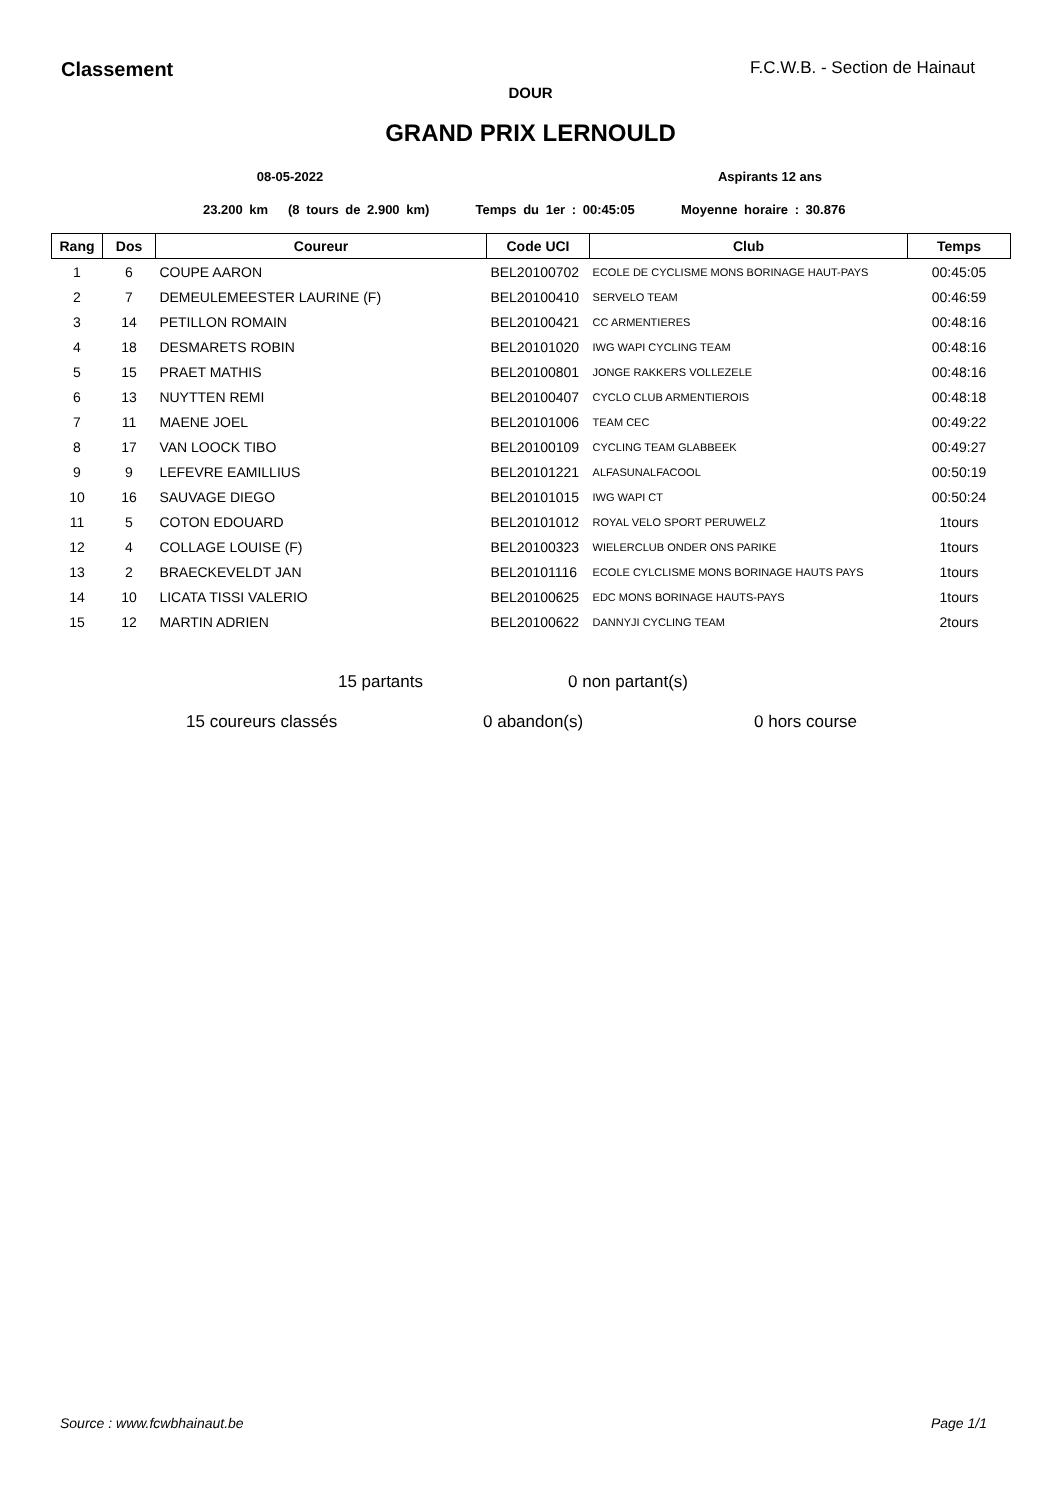Classement F.C.W.B. - Section de Hainaut
DOUR
GRAND PRIX LERNOULD
08-05-2022 Aspirants 12 ans
23.200 km (8 tours de 2.900 km) Temps du 1er : 00:45:05 Moyenne horaire : 30.876
| Rang | Dos | Coureur | Code UCI | Club | Temps |
| --- | --- | --- | --- | --- | --- |
| 1 | 6 | COUPE AARON | BEL20100702 | ECOLE DE CYCLISME MONS BORINAGE HAUT-PAYS | 00:45:05 |
| 2 | 7 | DEMEULEMEESTER LAURINE (F) | BEL20100410 | SERVELO TEAM | 00:46:59 |
| 3 | 14 | PETILLON ROMAIN | BEL20100421 | CC ARMENTIERES | 00:48:16 |
| 4 | 18 | DESMARETS ROBIN | BEL20101020 | IWG WAPI CYCLING TEAM | 00:48:16 |
| 5 | 15 | PRAET MATHIS | BEL20100801 | JONGE RAKKERS VOLLEZELE | 00:48:16 |
| 6 | 13 | NUYTTEN REMI | BEL20100407 | CYCLO CLUB ARMENTIEROIS | 00:48:18 |
| 7 | 11 | MAENE JOEL | BEL20101006 | TEAM CEC | 00:49:22 |
| 8 | 17 | VAN LOOCK TIBO | BEL20100109 | CYCLING TEAM GLABBEEK | 00:49:27 |
| 9 | 9 | LEFEVRE EAMILLIUS | BEL20101221 | ALFASUNALFACOOL | 00:50:19 |
| 10 | 16 | SAUVAGE DIEGO | BEL20101015 | IWG WAPI CT | 00:50:24 |
| 11 | 5 | COTON EDOUARD | BEL20101012 | ROYAL VELO SPORT PERUWELZ | 1tours |
| 12 | 4 | COLLAGE LOUISE (F) | BEL20100323 | WIELERCLUB ONDER ONS PARIKE | 1tours |
| 13 | 2 | BRAECKEVELDT JAN | BEL20101116 | ECOLE CYLCLISME MONS BORINAGE HAUTS PAYS | 1tours |
| 14 | 10 | LICATA TISSI VALERIO | BEL20100625 | EDC MONS BORINAGE HAUTS-PAYS | 1tours |
| 15 | 12 | MARTIN ADRIEN | BEL20100622 | DANNYJI CYCLING TEAM | 2tours |
15 partants 0 non partant(s)
15 coureurs classés 0 abandon(s) 0 hors course
Source : www.fcwbhainaut.be Page 1/1